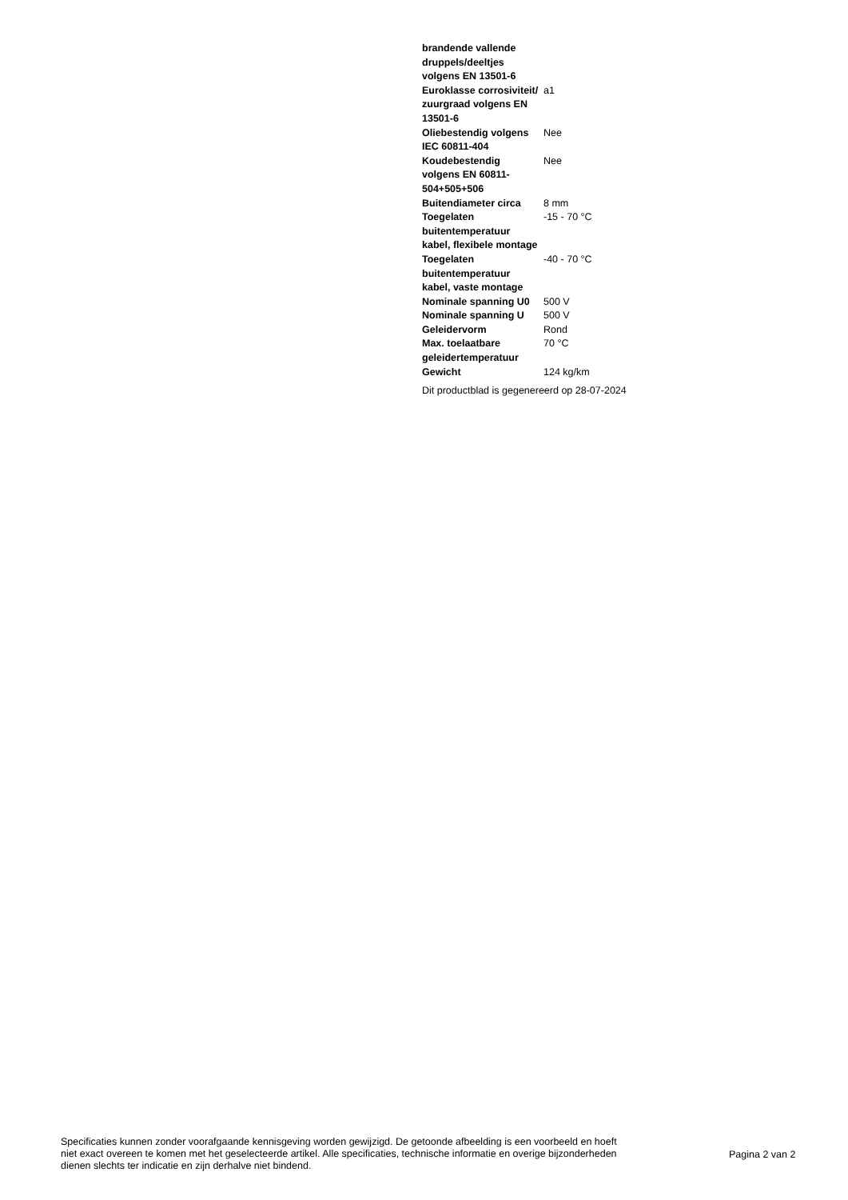| brandende vallende druppels/deeltjes volgens EN 13501-6 | |
| Euroklasse corrosiviteit/ zuurgraad volgens EN 13501-6 | a1 |
| Oliebestendig volgens IEC 60811-404 | Nee |
| Koudebestendig volgens EN 60811-504+505+506 | Nee |
| Buitendiameter circa | 8 mm |
| Toegelaten buitentemperatuur kabel, flexibele montage | -15 - 70 °C |
| Toegelaten buitentemperatuur kabel, vaste montage | -40 - 70 °C |
| Nominale spanning U0 | 500 V |
| Nominale spanning U | 500 V |
| Geleidervorm | Rond |
| Max. toelaatbare geleidertemperatuur | 70 °C |
| Gewicht | 124 kg/km |
| Dit productblad is gegenereerd op 28-07-2024 | |
Specificaties kunnen zonder voorafgaande kennisgeving worden gewijzigd. De getoonde afbeelding is een voorbeeld en hoeft niet exact overeen te komen met het geselecteerde artikel. Alle specificaties, technische informatie en overige bijzonderheden dienen slechts ter indicatie en zijn derhalve niet bindend.
Pagina 2 van 2